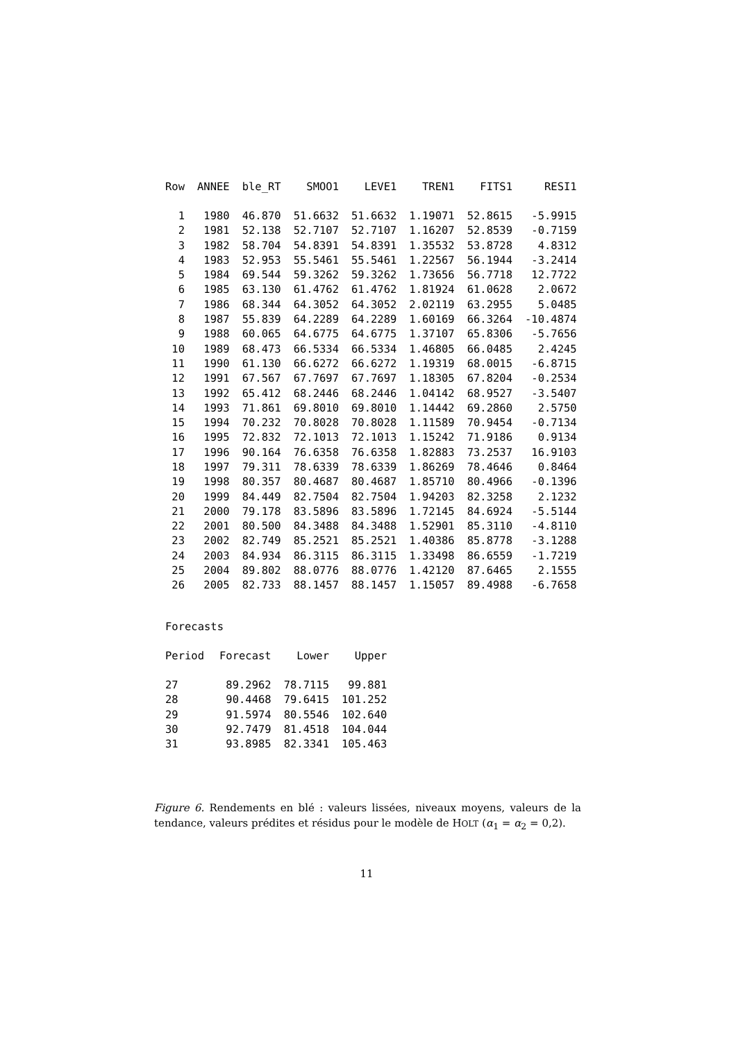| Row | ANNEE | ble_RT | SMOO1 | LEVE1 | TREN1 | FITS1 | RESI1 |
| --- | --- | --- | --- | --- | --- | --- | --- |
| 1 | 1980 | 46.870 | 51.6632 | 51.6632 | 1.19071 | 52.8615 | -5.9915 |
| 2 | 1981 | 52.138 | 52.7107 | 52.7107 | 1.16207 | 52.8539 | -0.7159 |
| 3 | 1982 | 58.704 | 54.8391 | 54.8391 | 1.35532 | 53.8728 | 4.8312 |
| 4 | 1983 | 52.953 | 55.5461 | 55.5461 | 1.22567 | 56.1944 | -3.2414 |
| 5 | 1984 | 69.544 | 59.3262 | 59.3262 | 1.73656 | 56.7718 | 12.7722 |
| 6 | 1985 | 63.130 | 61.4762 | 61.4762 | 1.81924 | 61.0628 | 2.0672 |
| 7 | 1986 | 68.344 | 64.3052 | 64.3052 | 2.02119 | 63.2955 | 5.0485 |
| 8 | 1987 | 55.839 | 64.2289 | 64.2289 | 1.60169 | 66.3264 | -10.4874 |
| 9 | 1988 | 60.065 | 64.6775 | 64.6775 | 1.37107 | 65.8306 | -5.7656 |
| 10 | 1989 | 68.473 | 66.5334 | 66.5334 | 1.46805 | 66.0485 | 2.4245 |
| 11 | 1990 | 61.130 | 66.6272 | 66.6272 | 1.19319 | 68.0015 | -6.8715 |
| 12 | 1991 | 67.567 | 67.7697 | 67.7697 | 1.18305 | 67.8204 | -0.2534 |
| 13 | 1992 | 65.412 | 68.2446 | 68.2446 | 1.04142 | 68.9527 | -3.5407 |
| 14 | 1993 | 71.861 | 69.8010 | 69.8010 | 1.14442 | 69.2860 | 2.5750 |
| 15 | 1994 | 70.232 | 70.8028 | 70.8028 | 1.11589 | 70.9454 | -0.7134 |
| 16 | 1995 | 72.832 | 72.1013 | 72.1013 | 1.15242 | 71.9186 | 0.9134 |
| 17 | 1996 | 90.164 | 76.6358 | 76.6358 | 1.82883 | 73.2537 | 16.9103 |
| 18 | 1997 | 79.311 | 78.6339 | 78.6339 | 1.86269 | 78.4646 | 0.8464 |
| 19 | 1998 | 80.357 | 80.4687 | 80.4687 | 1.85710 | 80.4966 | -0.1396 |
| 20 | 1999 | 84.449 | 82.7504 | 82.7504 | 1.94203 | 82.3258 | 2.1232 |
| 21 | 2000 | 79.178 | 83.5896 | 83.5896 | 1.72145 | 84.6924 | -5.5144 |
| 22 | 2001 | 80.500 | 84.3488 | 84.3488 | 1.52901 | 85.3110 | -4.8110 |
| 23 | 2002 | 82.749 | 85.2521 | 85.2521 | 1.40386 | 85.8778 | -3.1288 |
| 24 | 2003 | 84.934 | 86.3115 | 86.3115 | 1.33498 | 86.6559 | -1.7219 |
| 25 | 2004 | 89.802 | 88.0776 | 88.0776 | 1.42120 | 87.6465 | 2.1555 |
| 26 | 2005 | 82.733 | 88.1457 | 88.1457 | 1.15057 | 89.4988 | -6.7658 |
Forecasts
| Period | Forecast | Lower | Upper |
| --- | --- | --- | --- |
| 27 | 89.2962 | 78.7115 | 99.881 |
| 28 | 90.4468 | 79.6415 | 101.252 |
| 29 | 91.5974 | 80.5546 | 102.640 |
| 30 | 92.7479 | 81.4518 | 104.044 |
| 31 | 93.8985 | 82.3341 | 105.463 |
Figure 6. Rendements en blé : valeurs lissées, niveaux moyens, valeurs de la tendance, valeurs prédites et résidus pour le modèle de HOLT (α<sub>1</sub> = α<sub>2</sub> = 0,2).
11